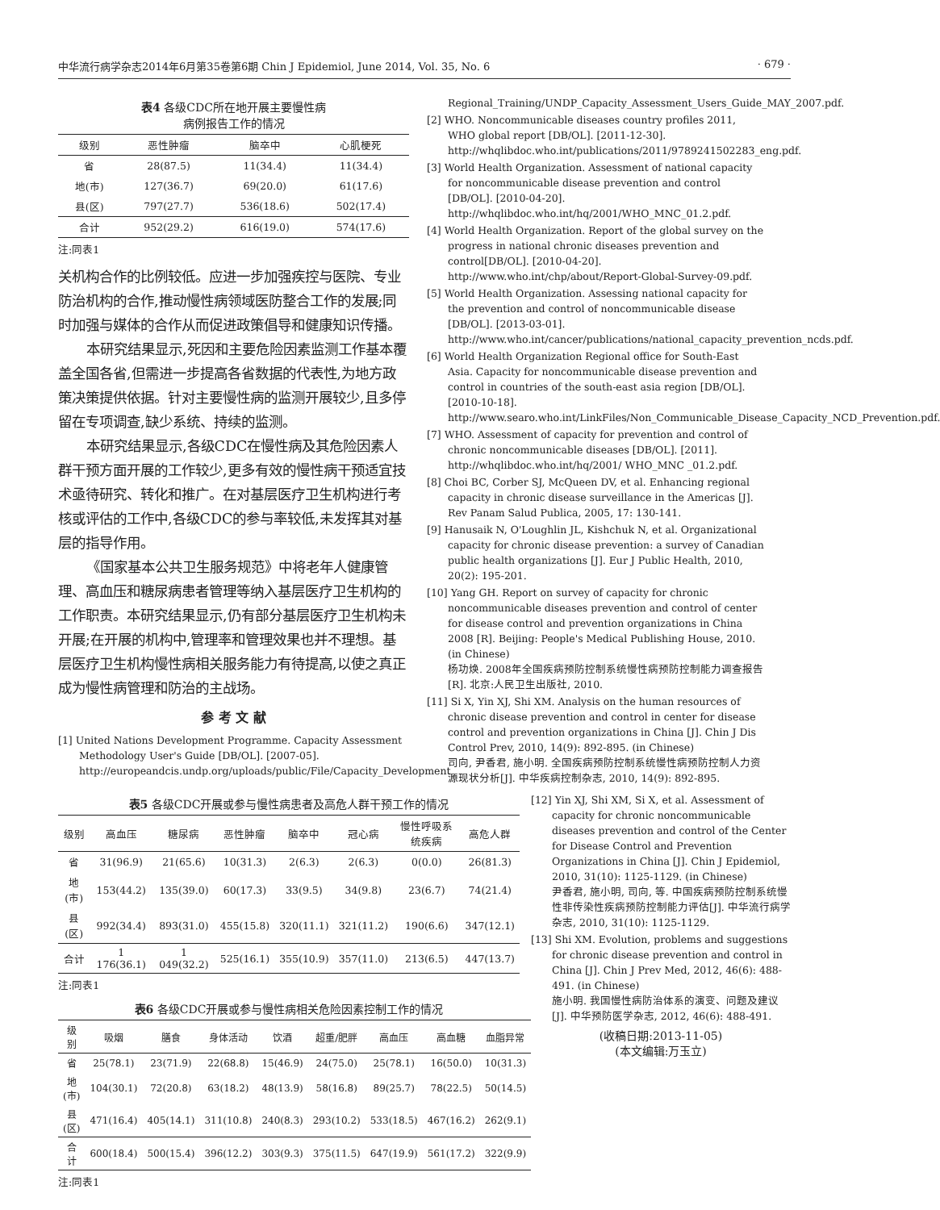中华流行病学杂志2014年6月第35卷第6期 Chin J Epidemiol, June 2014, Vol. 35, No. 6 · 679 ·
表4 各级CDC所在地开展主要慢性病
病例报告工作的情况
| 级别 | 恶性肿瘤 | 脑卒中 | 心肌梗死 |
| --- | --- | --- | --- |
| 省 | 28(87.5) | 11(34.4) | 11(34.4) |
| 地(市) | 127(36.7) | 69(20.0) | 61(17.6) |
| 县(区) | 797(27.7) | 536(18.6) | 502(17.4) |
| 合计 | 952(29.2) | 616(19.0) | 574(17.6) |
注:同表1
关机构合作的比例较低。应进一步加强疾控与医院、专业防治机构的合作,推动慢性病领域医防整合工作的发展;同时加强与媒体的合作从而促进政策倡导和健康知识传播。
本研究结果显示,死因和主要危险因素监测工作基本覆盖全国各省,但需进一步提高各省数据的代表性,为地方政策决策提供依据。针对主要慢性病的监测开展较少,且多停留在专项调查,缺少系统、持续的监测。
本研究结果显示,各级CDC在慢性病及其危险因素人群干预方面开展的工作较少,更多有效的慢性病干预适宜技术亟待研究、转化和推广。在对基层医疗卫生机构进行考核或评估的工作中,各级CDC的参与率较低,未发挥其对基层的指导作用。
《国家基本公共卫生服务规范》中将老年人健康管理、高血压和糖尿病患者管理等纳入基层医疗卫生机构的工作职责。本研究结果显示,仍有部分基层医疗卫生机构未开展;在开展的机构中,管理率和管理效果也并不理想。基层医疗卫生机构慢性病相关服务能力有待提高,以使之真正成为慢性病管理和防治的主战场。
参 考 文 献
[1] United Nations Development Programme. Capacity Assessment Methodology User's Guide [DB/OL]. [2007-05]. http://europeandcis.undp.org/uploads/public/File/Capacity_Development_
Regional_Training/UNDP_Capacity_Assessment_Users_Guide_MAY_2007.pdf.
[2] WHO. Noncommunicable diseases country profiles 2011, WHO global report [DB/OL]. [2011-12-30]. http://whqlibdoc.who.int/publications/2011/9789241502283_eng.pdf.
[3] World Health Organization. Assessment of national capacity for noncommunicable disease prevention and control [DB/OL]. [2010-04-20]. http://whqlibdoc.who.int/hq/2001/WHO_MNC_01.2.pdf.
[4] World Health Organization. Report of the global survey on the progress in national chronic diseases prevention and control[DB/OL]. [2010-04-20]. http://www.who.int/chp/about/Report-Global-Survey-09.pdf.
[5] World Health Organization. Assessing national capacity for the prevention and control of noncommunicable disease [DB/OL]. [2013-03-01]. http://www.who.int/cancer/publications/national_capacity_prevention_ncds.pdf.
[6] World Health Organization Regional office for South-East Asia. Capacity for noncommunicable disease prevention and control in countries of the south-east asia region [DB/OL]. [2010-10-18]. http://www.searo.who.int/LinkFiles/Non_Communicable_Disease_Capacity_NCD_Prevention.pdf.
[7] WHO. Assessment of capacity for prevention and control of chronic noncommunicable diseases [DB/OL]. [2011]. http://whqlibdoc.who.int/hq/2001/ WHO_MNC _01.2.pdf.
[8] Choi BC, Corber SJ, McQueen DV, et al. Enhancing regional capacity in chronic disease surveillance in the Americas [J]. Rev Panam Salud Publica, 2005, 17: 130-141.
[9] Hanusaik N, O'Loughlin JL, Kishchuk N, et al. Organizational capacity for chronic disease prevention: a survey of Canadian public health organizations [J]. Eur J Public Health, 2010, 20(2): 195-201.
[10] Yang GH. Report on survey of capacity for chronic noncommunicable diseases prevention and control of center for disease control and prevention organizations in China 2008 [R]. Beijing: People's Medical Publishing House, 2010. (in Chinese)
杨功焕. 2008年全国疾病预防控制系统慢性病预防控制能力调查报告[R]. 北京:人民卫生出版社, 2010.
[11] Si X, Yin XJ, Shi XM. Analysis on the human resources of chronic disease prevention and control in center for disease control and prevention organizations in China [J]. Chin J Dis Control Prev, 2010, 14(9): 892-895. (in Chinese)
司向, 尹香君, 施小明. 全国疾病预防控制系统慢性病预防控制人力资源现状分析[J]. 中华疾病控制杂志, 2010, 14(9): 892-895.
表5 各级CDC开展或参与慢性病患者及高危人群干预工作的情况
| 级别 | 高血压 | 糖尿病 | 恶性肿瘤 | 脑卒中 | 冠心病 | 慢性呼吸系统疾病 | 高危人群 |
| --- | --- | --- | --- | --- | --- | --- | --- |
| 省 | 31(96.9) | 21(65.6) | 10(31.3) | 2(6.3) | 2(6.3) | 0(0.0) | 26(81.3) |
| 地(市) | 153(44.2) | 135(39.0) | 60(17.3) | 33(9.5) | 34(9.8) | 23(6.7) | 74(21.4) |
| 县(区) | 992(34.4) | 893(31.0) | 455(15.8) | 320(11.1) | 321(11.2) | 190(6.6) | 347(12.1) |
| 合计 | 1 176(36.1) | 1 049(32.2) | 525(16.1) | 355(10.9) | 357(11.0) | 213(6.5) | 447(13.7) |
注:同表1
表6 各级CDC开展或参与慢性病相关危险因素控制工作的情况
| 级别 | 吸烟 | 膳食 | 身体活动 | 饮酒 | 超重/肥胖 | 高血压 | 高血糖 | 血脂异常 |
| --- | --- | --- | --- | --- | --- | --- | --- | --- |
| 省 | 25(78.1) | 23(71.9) | 22(68.8) | 15(46.9) | 24(75.0) | 25(78.1) | 16(50.0) | 10(31.3) |
| 地(市) | 104(30.1) | 72(20.8) | 63(18.2) | 48(13.9) | 58(16.8) | 89(25.7) | 78(22.5) | 50(14.5) |
| 县(区) | 471(16.4) | 405(14.1) | 311(10.8) | 240(8.3) | 293(10.2) | 533(18.5) | 467(16.2) | 262(9.1) |
| 合计 | 600(18.4) | 500(15.4) | 396(12.2) | 303(9.3) | 375(11.5) | 647(19.9) | 561(17.2) | 322(9.9) |
注:同表1
[12] Yin XJ, Shi XM, Si X, et al. Assessment of capacity for chronic noncommunicable diseases prevention and control of the Center for Disease Control and Prevention Organizations in China [J]. Chin J Epidemiol, 2010, 31(10): 1125-1129. (in Chinese)
尹香君, 施小明, 司向, 等. 中国疾病预防控制系统慢性非传染性疾病预防控制能力评估[J]. 中华流行病学杂志, 2010, 31(10): 1125-1129.
[13] Shi XM. Evolution, problems and suggestions for chronic disease prevention and control in China [J]. Chin J Prev Med, 2012, 46(6): 488-491. (in Chinese)
施小明. 我国慢性病防治体系的演变、问题及建议[J]. 中华预防医学杂志, 2012, 46(6): 488-491.
(收稿日期:2013-11-05)
(本文编辑:万玉立)